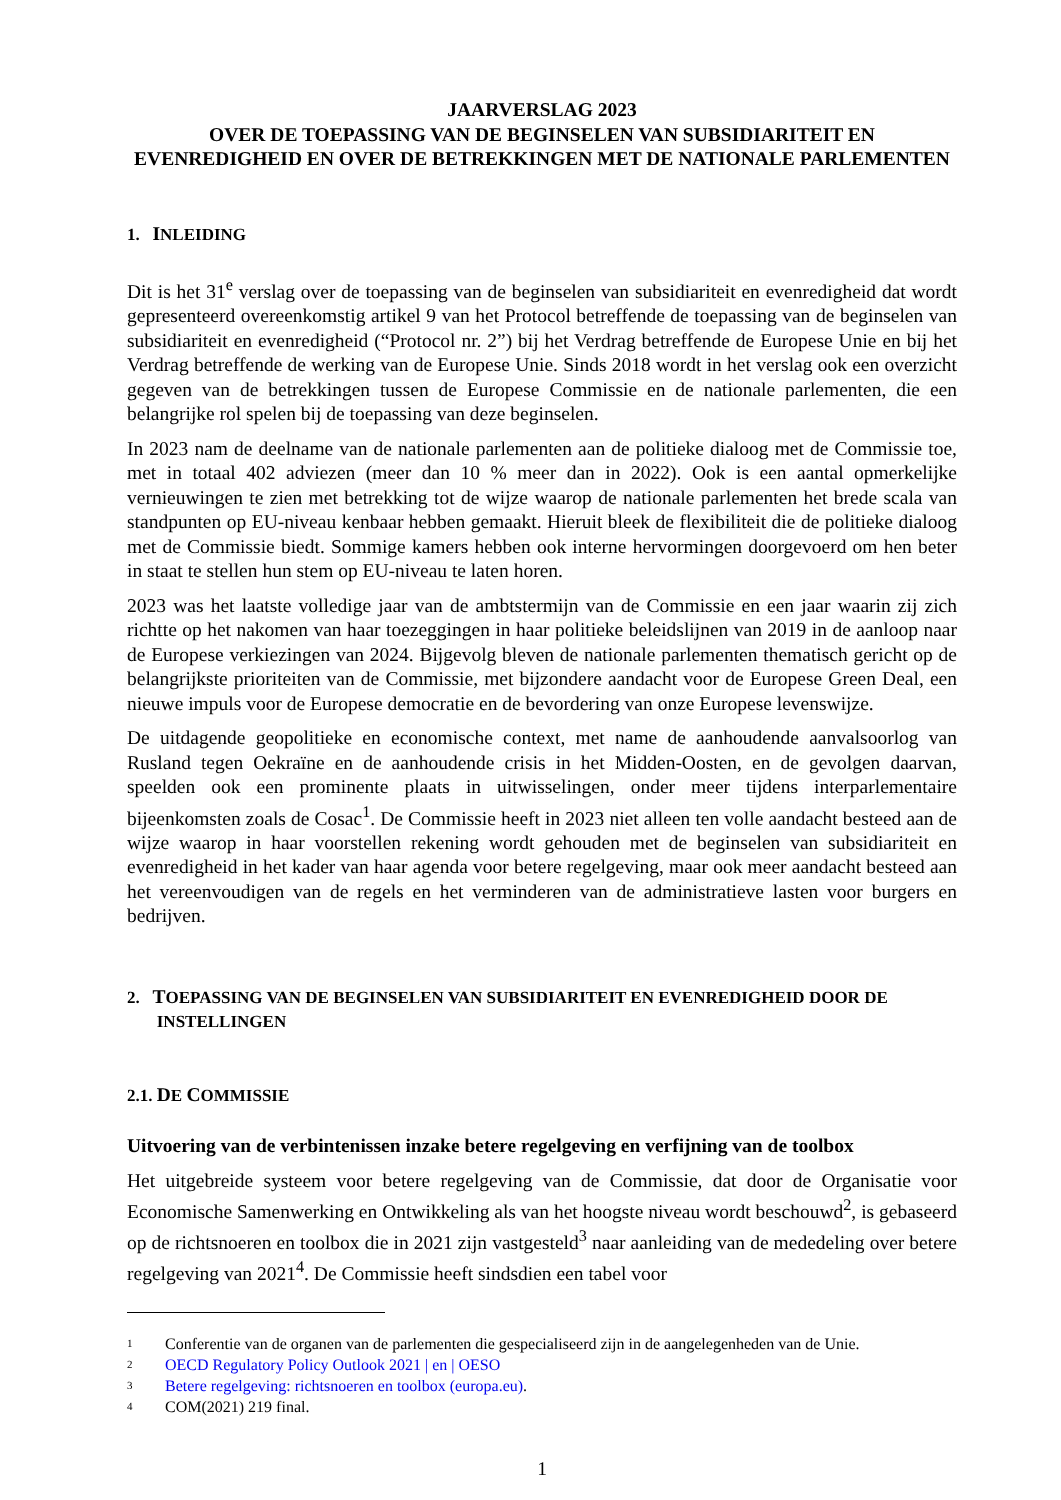JAARVERSLAG 2023
OVER DE TOEPASSING VAN DE BEGINSELEN VAN SUBSIDIARITEIT EN EVENREDIGHEID EN OVER DE BETREKKINGEN MET DE NATIONALE PARLEMENTEN
1. INLEIDING
Dit is het 31<sup>e</sup> verslag over de toepassing van de beginselen van subsidiariteit en evenredigheid dat wordt gepresenteerd overeenkomstig artikel 9 van het Protocol betreffende de toepassing van de beginselen van subsidiariteit en evenredigheid (“Protocol nr. 2”) bij het Verdrag betreffende de Europese Unie en bij het Verdrag betreffende de werking van de Europese Unie. Sinds 2018 wordt in het verslag ook een overzicht gegeven van de betrekkingen tussen de Europese Commissie en de nationale parlementen, die een belangrijke rol spelen bij de toepassing van deze beginselen.
In 2023 nam de deelname van de nationale parlementen aan de politieke dialoog met de Commissie toe, met in totaal 402 adviezen (meer dan 10 % meer dan in 2022). Ook is een aantal opmerkelijke vernieuwingen te zien met betrekking tot de wijze waarop de nationale parlementen het brede scala van standpunten op EU-niveau kenbaar hebben gemaakt. Hieruit bleek de flexibiliteit die de politieke dialoog met de Commissie biedt. Sommige kamers hebben ook interne hervormingen doorgevoerd om hen beter in staat te stellen hun stem op EU-niveau te laten horen.
2023 was het laatste volledige jaar van de ambtstermijn van de Commissie en een jaar waarin zij zich richtte op het nakomen van haar toezeggingen in haar politieke beleidslijnen van 2019 in de aanloop naar de Europese verkiezingen van 2024. Bijgevolg bleven de nationale parlementen thematisch gericht op de belangrijkste prioriteiten van de Commissie, met bijzondere aandacht voor de Europese Green Deal, een nieuwe impuls voor de Europese democratie en de bevordering van onze Europese levenswijze.
De uitdagende geopolitieke en economische context, met name de aanhoudende aanvalsoorlog van Rusland tegen Oekraïne en de aanhoudende crisis in het Midden-Oosten, en de gevolgen daarvan, speelden ook een prominente plaats in uitwisselingen, onder meer tijdens interparlementaire bijeenkomsten zoals de Cosac<sup>1</sup>. De Commissie heeft in 2023 niet alleen ten volle aandacht besteed aan de wijze waarop in haar voorstellen rekening wordt gehouden met de beginselen van subsidiariteit en evenredigheid in het kader van haar agenda voor betere regelgeving, maar ook meer aandacht besteed aan het vereenvoudigen van de regels en het verminderen van de administratieve lasten voor burgers en bedrijven.
2. TOEPASSING VAN DE BEGINSELEN VAN SUBSIDIARITEIT EN EVENREDIGHEID DOOR DE
INSTELLINGEN
2.1. DE COMMISSIE
Uitvoering van de verbintenissen inzake betere regelgeving en verfijning van de toolbox
Het uitgebreide systeem voor betere regelgeving van de Commissie, dat door de Organisatie voor Economische Samenwerking en Ontwikkeling als van het hoogste niveau wordt beschouwd<sup>2</sup>, is gebaseerd op de richtsnoeren en toolbox die in 2021 zijn vastgesteld<sup>3</sup> naar aanleiding van de mededeling over betere regelgeving van 2021<sup>4</sup>. De Commissie heeft sindsdien een tabel voor
1 Conferentie van de organen van de parlementen die gespecialiseerd zijn in de aangelegenheden van de Unie.
2 OECD Regulatory Policy Outlook 2021 | en | OESO
3 Betere regelgeving: richtsnoeren en toolbox (europa.eu).
4 COM(2021) 219 final.
1